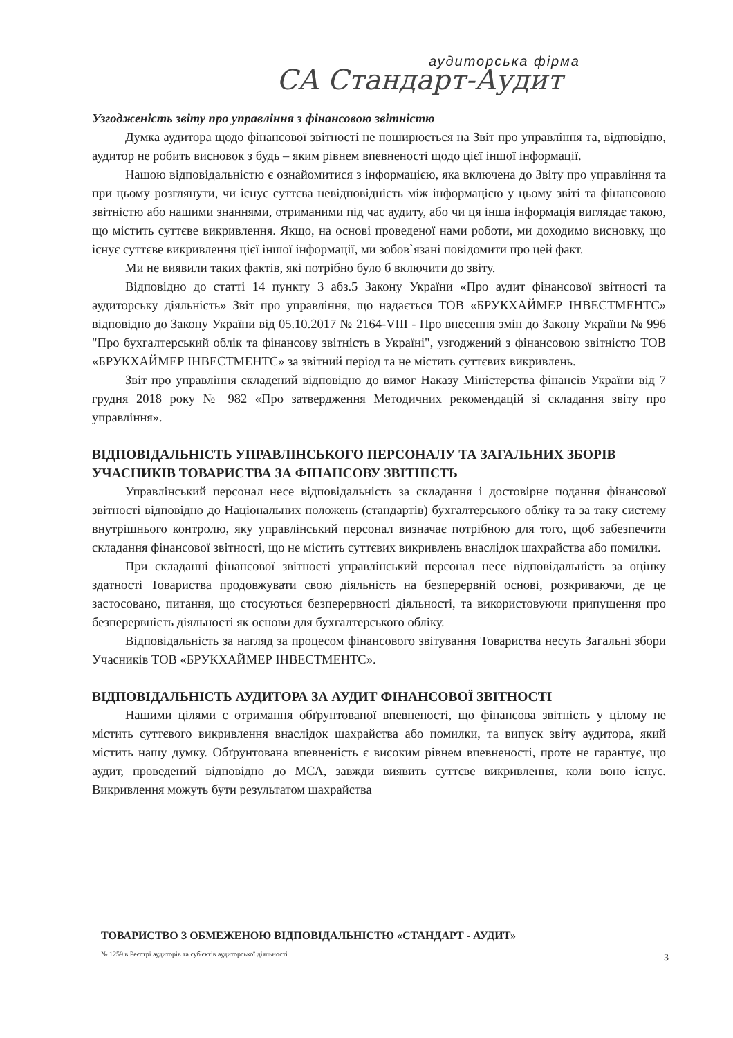аудиторська фірма
СА Стандарт-Аудит
Узгодженість звіту про управління з фінансовою звітністю
Думка аудитора щодо фінансової звітності не поширюється на Звіт про управління та, відповідно, аудитор не робить висновок з будь – яким рівнем впевненості щодо цієї іншої інформації.
Нашою відповідальністю є ознайомитися з інформацією, яка включена до Звіту про управління та при цьому розглянути, чи існує суттєва невідповідність між інформацією у цьому звіті та фінансовою звітністю або нашими знаннями, отриманими під час аудиту, або чи ця інша інформація виглядає такою, що містить суттєве викривлення. Якщо, на основі проведеної нами роботи, ми доходимо висновку, що існує суттєве викривлення цієї іншої інформації, ми зобов`язані повідомити про цей факт.
Ми не виявили таких фактів, які потрібно було б включити до звіту.
Відповідно до статті 14 пункту 3 абз.5 Закону України «Про аудит фінансової звітності та аудиторську діяльність» Звіт про управління, що надається ТОВ «БРУКХАЙМЕР ІНВЕСТМЕНТС» відповідно до Закону України від 05.10.2017 № 2164-VIII - Про внесення змін до Закону України № 996 "Про бухгалтерський облік та фінансову звітність в Україні", узгоджений з фінансовою звітністю ТОВ «БРУКХАЙМЕР ІНВЕСТМЕНТС» за звітний період та не містить суттєвих викривлень.
Звіт про управління складений відповідно до вимог Наказу Міністерства фінансів України від 7 грудня 2018 року № 982 «Про затвердження Методичних рекомендацій зі складання звіту про управління».
ВІДПОВІДАЛЬНІСТЬ УПРАВЛІНСЬКОГО ПЕРСОНАЛУ ТА ЗАГАЛЬНИХ ЗБОРІВ УЧАСНИКІВ ТОВАРИСТВА ЗА ФІНАНСОВУ ЗВІТНІСТЬ
Управлінський персонал несе відповідальність за складання і достовірне подання фінансової звітності відповідно до Національних положень (стандартів) бухгалтерського обліку та за таку систему внутрішнього контролю, яку управлінський персонал визначає потрібною для того, щоб забезпечити складання фінансової звітності, що не містить суттєвих викривлень внаслідок шахрайства або помилки.
При складанні фінансової звітності управлінський персонал несе відповідальність за оцінку здатності Товариства продовжувати свою діяльність на безперервній основі, розкриваючи, де це застосовано, питання, що стосуються безперервності діяльності, та використовуючи припущення про безперервність діяльності як основи для бухгалтерського обліку.
Відповідальність за нагляд за процесом фінансового звітування Товариства несуть Загальні збори Учасників ТОВ «БРУКХАЙМЕР ІНВЕСТМЕНТС».
ВІДПОВІДАЛЬНІСТЬ АУДИТОРА ЗА АУДИТ ФІНАНСОВОЇ ЗВІТНОСТІ
Нашими цілями є отримання обґрунтованої впевненості, що фінансова звітність у цілому не містить суттєвого викривлення внаслідок шахрайства або помилки, та випуск звіту аудитора, який містить нашу думку. Обґрунтована впевненість є високим рівнем впевненості, проте не гарантує, що аудит, проведений відповідно до МСА, завжди виявить суттєве викривлення, коли воно існує. Викривлення можуть бути результатом шахрайства
ТОВАРИСТВО З ОБМЕЖЕНОЮ ВІДПОВІДАЛЬНІСТЮ «СТАНДАРТ - АУДИТ»
№ 1259 в Реєстрі аудиторів та суб'єктів аудиторської діяльності
3